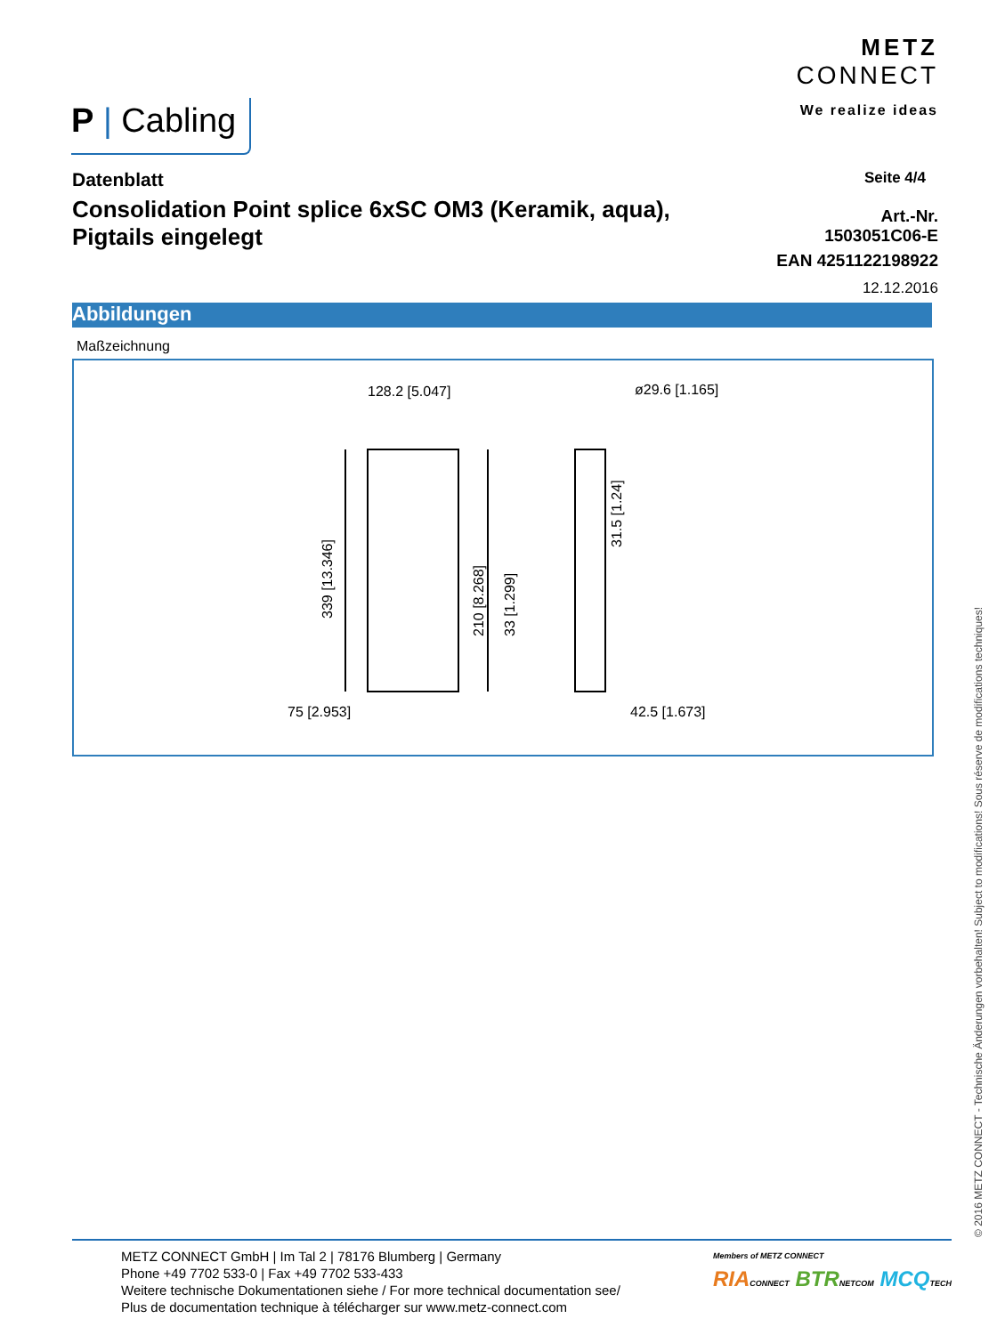P | Cabling
METZ
CONNECT
We realize ideas
Datenblatt
Consolidation Point splice 6xSC OM3 (Keramik, aqua), Pigtails eingelegt
Seite 4/4
Art.-Nr.
1503051C06-E
EAN 4251122198922
12.12.2016
Abbildungen
Maßzeichnung
128.2 [5.047]
ø29.6 [1.165]
75 [2.953]
42.5 [1.673]
339 [13.346]
210 [8.268]
33 [1.299]
31.5 [1.24]
© 2016 METZ CONNECT - Technische Änderungen vorbehalten! Subject to modifications! Sous réserve de modifications techniques!
METZ CONNECT GmbH | Im Tal 2 | 78176 Blumberg | Germany
Phone +49 7702 533-0 | Fax +49 7702 533-433
Weitere technische Dokumentationen siehe / For more technical documentation see/
Plus de documentation technique à télécharger sur www.metz-connect.com
Members of METZ CONNECT
RIA CONNECT BTR NETCOM MCQ TECH